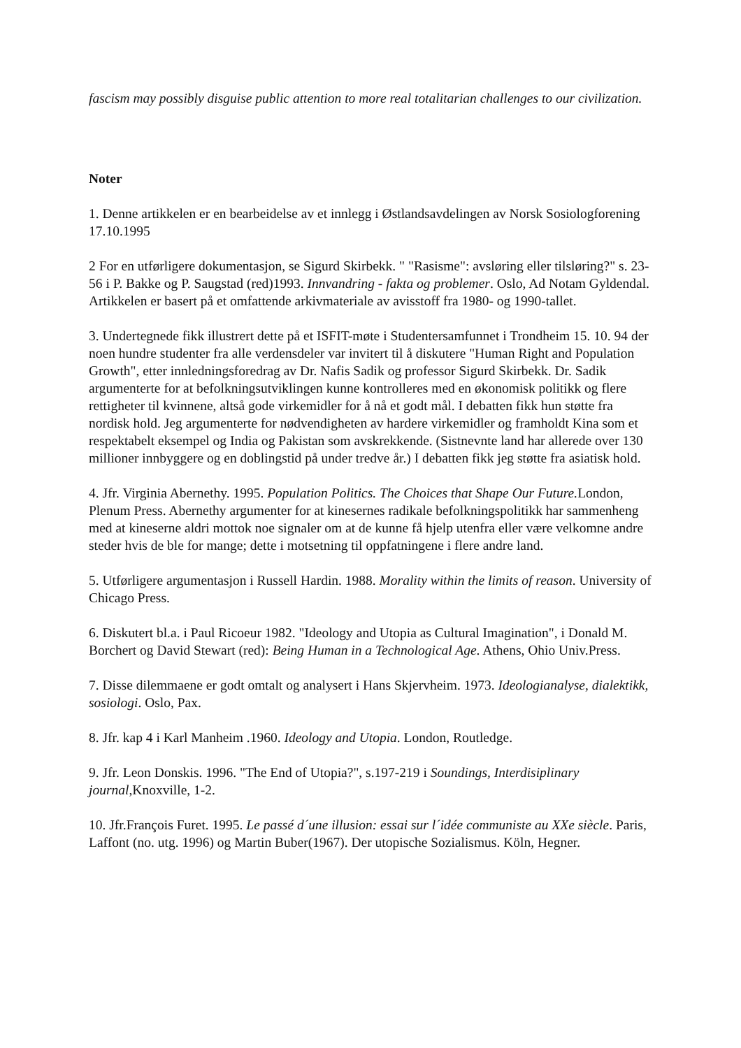fascism may possibly disguise public attention to more real totalitarian challenges to our civilization.
Noter
1. Denne artikkelen er en bearbeidelse av et innlegg i Østlandsavdelingen av Norsk Sosiologforening 17.10.1995
2 For en utførligere dokumentasjon, se Sigurd Skirbekk. " "Rasisme": avsløring eller tilsløring?" s. 23-56 i P. Bakke og P. Saugstad (red)1993. Innvandring - fakta og problemer. Oslo, Ad Notam Gyldendal. Artikkelen er basert på et omfattende arkivmateriale av avisstoff fra 1980- og 1990-tallet.
3. Undertegnede fikk illustrert dette på et ISFIT-møte i Studentersamfunnet i Trondheim 15. 10. 94 der noen hundre studenter fra alle verdensdeler var invitert til å diskutere "Human Right and Population Growth", etter innledningsforedrag av Dr. Nafis Sadik og professor Sigurd Skirbekk. Dr. Sadik argumenterte for at befolkningsutviklingen kunne kontrolleres med en økonomisk politikk og flere rettigheter til kvinnene, altså gode virkemidler for å nå et godt mål. I debatten fikk hun støtte fra nordisk hold. Jeg argumenterte for nødvendigheten av hardere virkemidler og framholdt Kina som et respektabelt eksempel og India og Pakistan som avskrekkende. (Sistnevnte land har allerede over 130 millioner innbyggere og en doblingstid på under tredve år.) I debatten fikk jeg støtte fra asiatisk hold.
4. Jfr. Virginia Abernethy. 1995. Population Politics. The Choices that Shape Our Future. London, Plenum Press. Abernethy argumenter for at kinesernes radikale befolkningspolitikk har sammenheng med at kineserne aldri mottok noe signaler om at de kunne få hjelp utenfra eller være velkomne andre steder hvis de ble for mange; dette i motsetning til oppfatningene i flere andre land.
5. Utførligere argumentasjon i Russell Hardin. 1988. Morality within the limits of reason. University of Chicago Press.
6. Diskutert bl.a. i Paul Ricoeur 1982. "Ideology and Utopia as Cultural Imagination", i Donald M. Borchert og David Stewart (red): Being Human in a Technological Age. Athens, Ohio Univ.Press.
7. Disse dilemmaene er godt omtalt og analysert i Hans Skjervheim. 1973. Ideologianalyse, dialektikk, sosiologi. Oslo, Pax.
8. Jfr. kap 4 i Karl Manheim .1960. Ideology and Utopia. London, Routledge.
9. Jfr. Leon Donskis. 1996. "The End of Utopia?", s.197-219 i Soundings, Interdisiplinary journal,Knoxville, 1-2.
10. Jfr.François Furet. 1995. Le passé d´une illusion: essai sur l´idée communiste au XXe siècle. Paris, Laffont (no. utg. 1996) og Martin Buber(1967). Der utopische Sozialismus. Köln, Hegner.